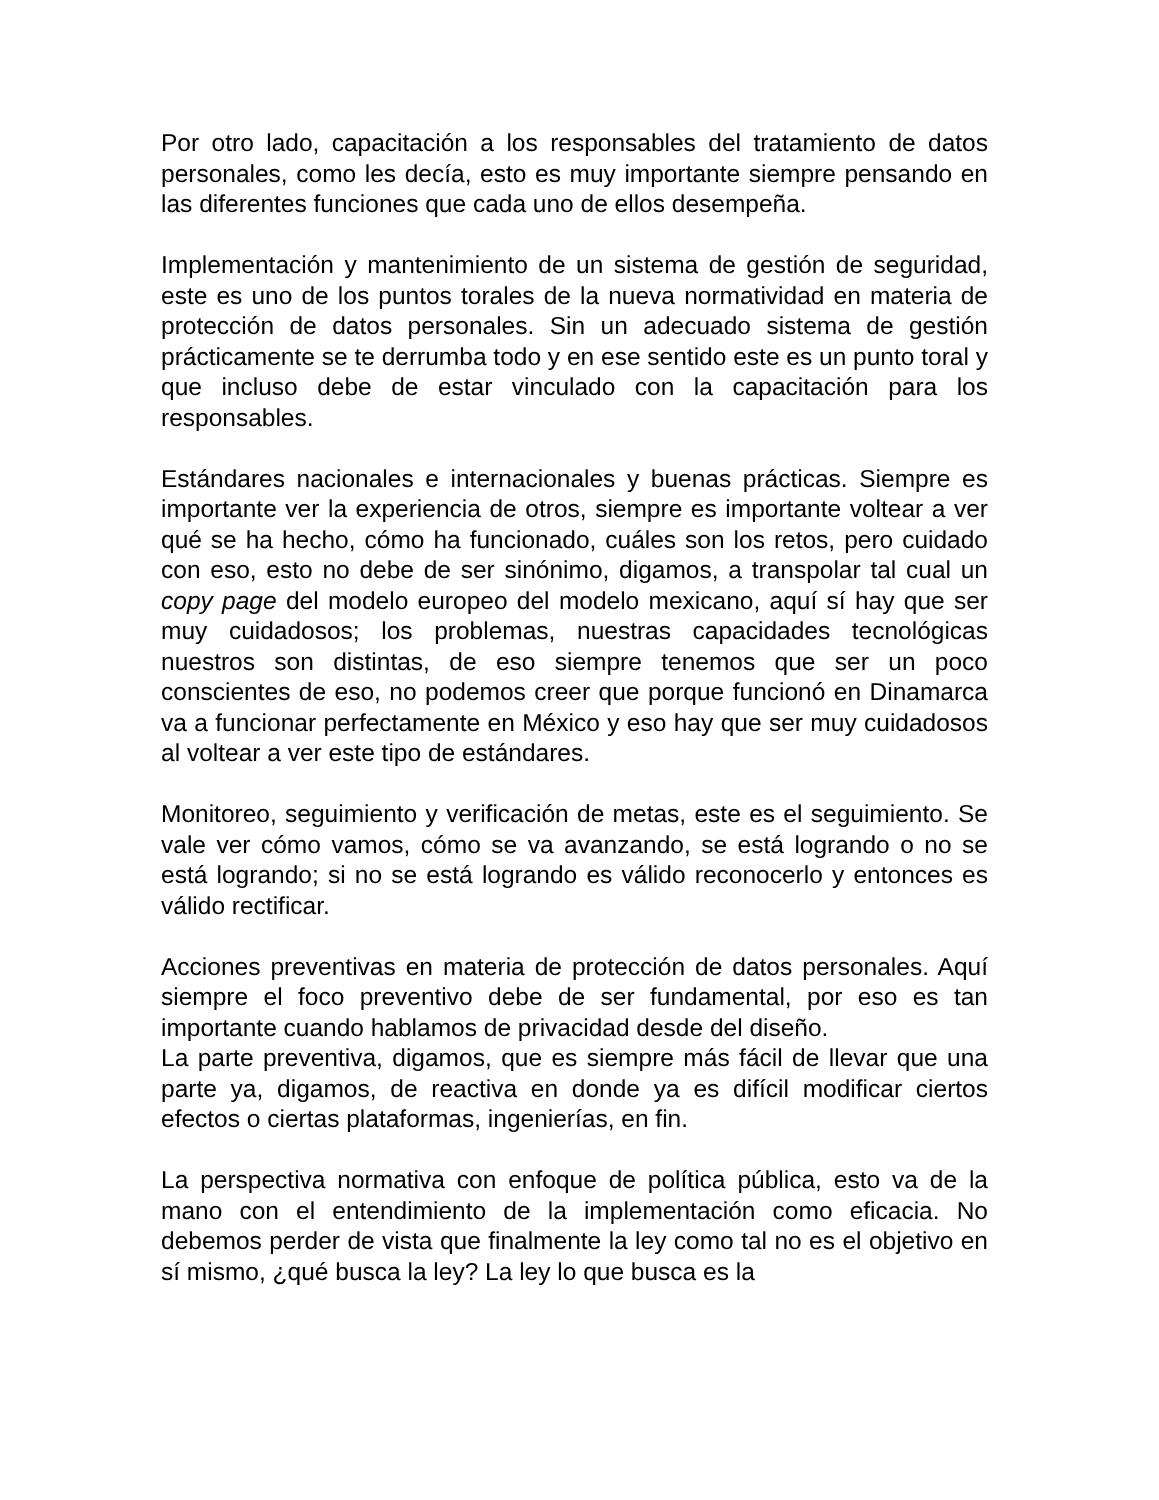Por otro lado, capacitación a los responsables del tratamiento de datos personales, como les decía, esto es muy importante siempre pensando en las diferentes funciones que cada uno de ellos desempeña.
Implementación y mantenimiento de un sistema de gestión de seguridad, este es uno de los puntos torales de la nueva normatividad en materia de protección de datos personales. Sin un adecuado sistema de gestión prácticamente se te derrumba todo y en ese sentido este es un punto toral y que incluso debe de estar vinculado con la capacitación para los responsables.
Estándares nacionales e internacionales y buenas prácticas. Siempre es importante ver la experiencia de otros, siempre es importante voltear a ver qué se ha hecho, cómo ha funcionado, cuáles son los retos, pero cuidado con eso, esto no debe de ser sinónimo, digamos, a transpolar tal cual un copy page del modelo europeo del modelo mexicano, aquí sí hay que ser muy cuidadosos; los problemas, nuestras capacidades tecnológicas nuestros son distintas, de eso siempre tenemos que ser un poco conscientes de eso, no podemos creer que porque funcionó en Dinamarca va a funcionar perfectamente en México y eso hay que ser muy cuidadosos al voltear a ver este tipo de estándares.
Monitoreo, seguimiento y verificación de metas, este es el seguimiento. Se vale ver cómo vamos, cómo se va avanzando, se está logrando o no se está logrando; si no se está logrando es válido reconocerlo y entonces es válido rectificar.
Acciones preventivas en materia de protección de datos personales. Aquí siempre el foco preventivo debe de ser fundamental, por eso es tan importante cuando hablamos de privacidad desde del diseño.
La parte preventiva, digamos, que es siempre más fácil de llevar que una parte ya, digamos, de reactiva en donde ya es difícil modificar ciertos efectos o ciertas plataformas, ingenierías, en fin.
La perspectiva normativa con enfoque de política pública, esto va de la mano con el entendimiento de la implementación como eficacia. No debemos perder de vista que finalmente la ley como tal no es el objetivo en sí mismo, ¿qué busca la ley? La ley lo que busca es la